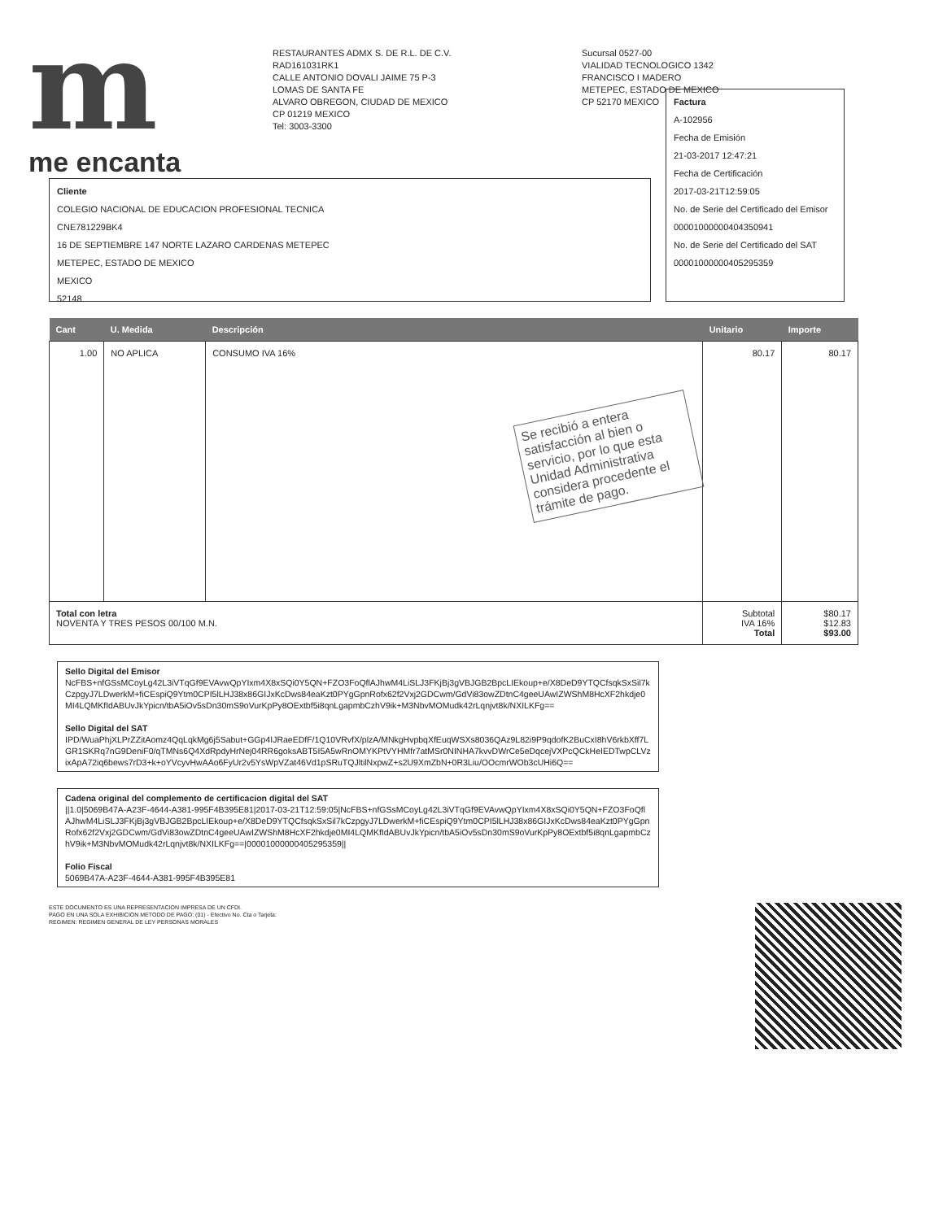m
me encanta
RESTAURANTES ADMX S. DE R.L. DE C.V.
RAD161031RK1
CALLE ANTONIO DOVALI JAIME 75 P-3
LOMAS DE SANTA FE
ALVARO OBREGON, CIUDAD DE MEXICO
CP 01219 MEXICO
Tel: 3003-3300
Sucursal 0527-00
VIALIDAD TECNOLOGICO 1342
FRANCISCO I MADERO
METEPEC, ESTADO DE MEXICO
CP 52170 MEXICO
Cliente
COLEGIO NACIONAL DE EDUCACION PROFESIONAL TECNICA
CNE781229BK4
16 DE SEPTIEMBRE 147 NORTE LAZARO CARDENAS METEPEC
METEPEC, ESTADO DE MEXICO
MEXICO
52148
Factura
A-102956
Fecha de Emisión
21-03-2017 12:47:21
Fecha de Certificación
2017-03-21T12:59:05
No. de Serie del Certificado del Emisor
00001000000404350941
No. de Serie del Certificado del SAT
00001000000405295359
| Cant | U. Medida | Descripción | Unitario | Importe |
| --- | --- | --- | --- | --- |
| 1.00 | NO APLICA | CONSUMO IVA 16% Se recibió a entera satisfacción al bien o servicio, por lo que esta Unidad Administrativa considera procedente el trámite de pago. | 80.17 | 80.17 |
| Total con letra NOVENTA Y TRES PESOS 00/100 M.N. | | | Subtotal IVA 16% Total | $80.17 $12.83 $93.00 |
Sello Digital del Emisor
NcFBS+nfGSsMCoyLg42L3iVTqGf9EVAvwQpYIxm4X8xSQi0Y5QN+FZO3FoQflAJhwM4LiSLJ3FKjBj3gVBJGB2BpcLIEkoup+e/X8DeD9YTQCfsqkSxSil7kCzpgyJ7LDwerkM+fiCEspiQ9Ytm0CPI5lLHJ38x86GIJxKcDws84eaKzt0PYgGpnRofx62f2Vxj2GDCwm/GdVi83owZDtnC4geeUAwIZWShM8HcXF2hkdje0MI4LQMKfIdABUvJkYpicn/tbA5iOv5sDn30mS9oVurKpPy8OExtbf5i8qnLgapmbCzhV9ik+M3NbvMOMudk42rLqnjvt8k/NXILKFg==
Sello Digital del SAT
IPD/WuaPhjXLPrZZitAomz4QqLqkMg6j5Sabut+GGp4IJRaeEDfF/1Q10VRvfX/plzA/MNkgHvpbqXfEuqWSXs8036QAz9L82i9P9qdofK2BuCxI8hV6rkbXff7LGR1SKRq7nG9DeniF0/qTMNs6Q4XdRpdyHrNej04RR6goksABT5I5A5wRnOMYKPtVYHMfr7atMSr0NINHA7kvvDWrCe5eDqcejVXPcQCkHeIEDTwpCLVzixApA72iq6bews7rD3+k+oYVcyvHwAAo6FyUr2v5YsWpVZat46Vd1pSRuTQJltilNxpwZ+s2U9XmZbN+0R3Liu/OOcmrWOb3cUHi6Q==
Cadena original del complemento de certificacion digital del SAT
||1.0|5069B47A-A23F-4644-A381-995F4B395E81|2017-03-21T12:59:05|NcFBS+nfGSsMCoyLg42L3iVTqGf9EVAvwQpYIxm4X8xSQi0Y5QN+FZO3FoQflAJhwM4LiSLJ3FKjBj3gVBJGB2BpcLIEkoup+e/X8DeD9YTQCfsqkSxSil7kCzpgyJ7LDwerkM+fiCEspiQ9Ytm0CPI5lLHJ38x86GIJxKcDws84eaKzt0PYgGpnRofx62f2Vxj2GDCwm/GdVi83owZDtnC4geeUAwIZWShM8HcXF2hkdje0MI4LQMKfIdABUvJkYpicn/tbA5iOv5sDn30mS9oVurKpPy8OExtbf5i8qnLgapmbCzhV9ik+M3NbvMOMudk42rLqnjvt8k/NXILKFg==|00001000000405295359||
Folio Fiscal
5069B47A-A23F-4644-A381-995F4B395E81
ESTE DOCUMENTO ES UNA REPRESENTACION IMPRESA DE UN CFDI.
PAGO EN UNA SOLA EXHIBICION METODO DE PAGO: (01) - Efectivo No. Cta o Tarjeta:
REGIMEN: REGIMEN GENERAL DE LEY PERSONAS MORALES